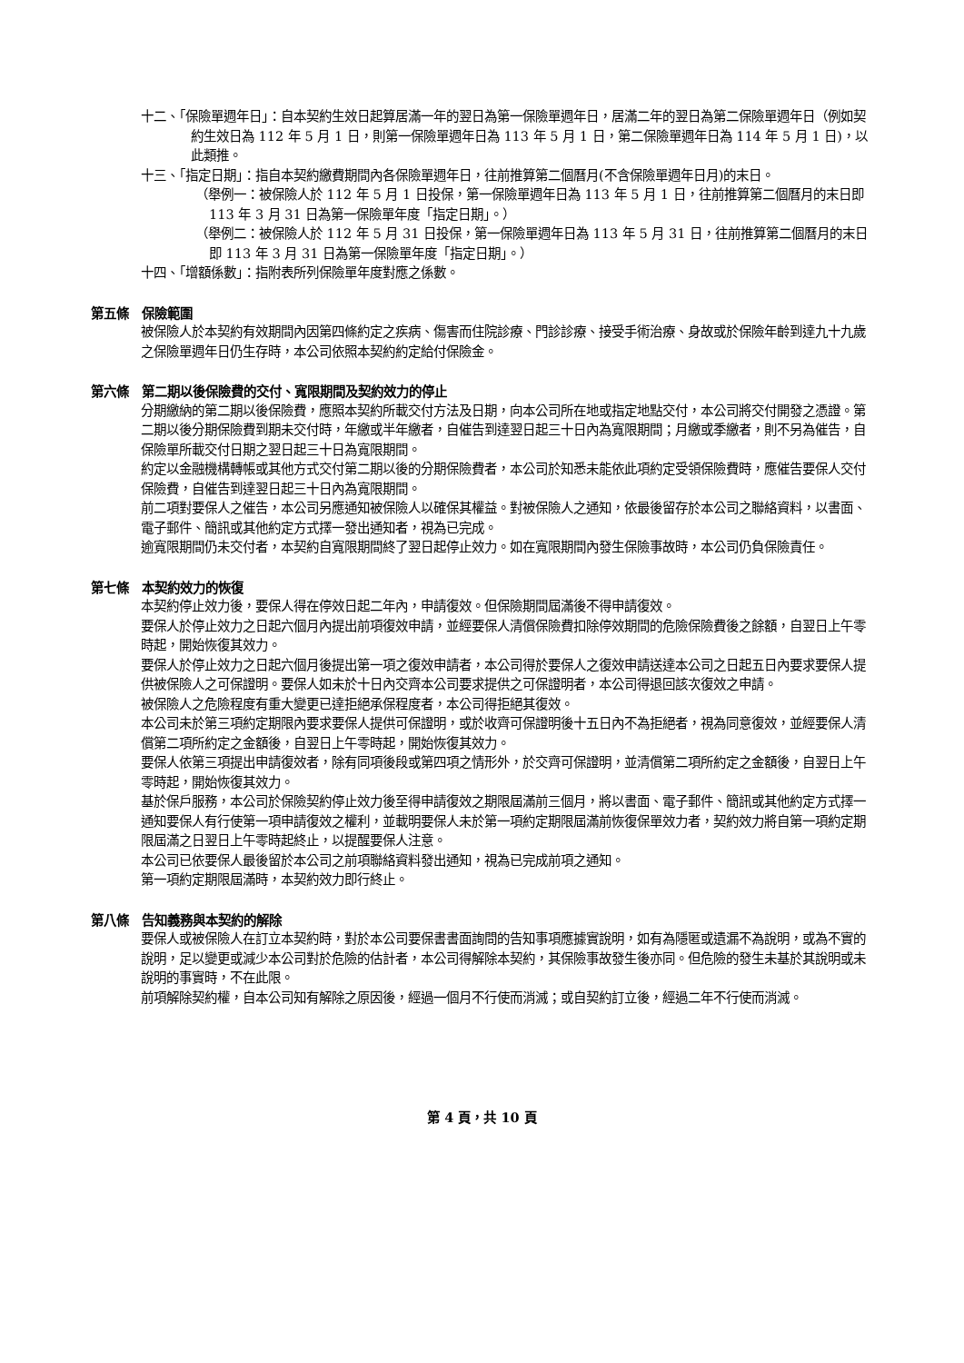十二、「保險單週年日」：自本契約生效日起算居滿一年的翌日為第一保險單週年日，居滿二年的翌日為第二保險單週年日（例如契約生效日為 112 年 5 月 1 日，則第一保險單週年日為 113 年 5 月 1 日，第二保險單週年日為 114 年 5 月 1 日)，以此類推。
十三、「指定日期」：指自本契約繳費期間內各保險單週年日，往前推算第二個曆月(不含保險單週年日月)的末日。
（舉例一：被保險人於 112 年 5 月 1 日投保，第一保險單週年日為 113 年 5 月 1 日，往前推算第二個曆月的末日即 113 年 3 月 31 日為第一保險單年度「指定日期」。）
（舉例二：被保險人於 112 年 5 月 31 日投保，第一保險單週年日為 113 年 5 月 31 日，往前推算第二個曆月的末日即 113 年 3 月 31 日為第一保險單年度「指定日期」。）
十四、「增額係數」：指附表所列保險單年度對應之係數。
第五條　保險範圍
被保險人於本契約有效期間內因第四條約定之疾病、傷害而住院診療、門診診療、接受手術治療、身故或於保險年齡到達九十九歲之保險單週年日仍生存時，本公司依照本契約約定給付保險金。
第六條　第二期以後保險費的交付、寬限期間及契約效力的停止
分期繳納的第二期以後保險費，應照本契約所載交付方法及日期，向本公司所在地或指定地點交付，本公司將交付開發之憑證。第二期以後分期保險費到期未交付時，年繳或半年繳者，自催告到達翌日起三十日內為寬限期間；月繳或季繳者，則不另為催告，自保險單所載交付日期之翌日起三十日為寬限期間。
約定以金融機構轉帳或其他方式交付第二期以後的分期保險費者，本公司於知悉未能依此項約定受領保險費時，應催告要保人交付保險費，自催告到達翌日起三十日內為寬限期間。
前二項對要保人之催告，本公司另應通知被保險人以確保其權益。對被保險人之通知，依最後留存於本公司之聯絡資料，以書面、電子郵件、簡訊或其他約定方式擇一發出通知者，視為已完成。
逾寬限期間仍未交付者，本契約自寬限期間終了翌日起停止效力。如在寬限期間內發生保險事故時，本公司仍負保險責任。
第七條　本契約效力的恢復
本契約停止效力後，要保人得在停效日起二年內，申請復效。但保險期間屆滿後不得申請復效。
要保人於停止效力之日起六個月內提出前項復效申請，並經要保人清償保險費扣除停效期間的危險保險費後之餘額，自翌日上午零時起，開始恢復其效力。
要保人於停止效力之日起六個月後提出第一項之復效申請者，本公司得於要保人之復效申請送達本公司之日起五日內要求要保人提供被保險人之可保證明。要保人如未於十日內交齊本公司要求提供之可保證明者，本公司得退回該次復效之申請。
被保險人之危險程度有重大變更已達拒絕承保程度者，本公司得拒絕其復效。
本公司未於第三項約定期限內要求要保人提供可保證明，或於收齊可保證明後十五日內不為拒絕者，視為同意復效，並經要保人清償第二項所約定之金額後，自翌日上午零時起，開始恢復其效力。
要保人依第三項提出申請復效者，除有同項後段或第四項之情形外，於交齊可保證明，並清償第二項所約定之金額後，自翌日上午零時起，開始恢復其效力。
基於保戶服務，本公司於保險契約停止效力後至得申請復效之期限屆滿前三個月，將以書面、電子郵件、簡訊或其他約定方式擇一通知要保人有行使第一項申請復效之權利，並載明要保人未於第一項約定期限屆滿前恢復保單效力者，契約效力將自第一項約定期限屆滿之日翌日上午零時起終止，以提醒要保人注意。
本公司已依要保人最後留於本公司之前項聯絡資料發出通知，視為已完成前項之通知。
第一項約定期限屆滿時，本契約效力即行終止。
第八條　告知義務與本契約的解除
要保人或被保險人在訂立本契約時，對於本公司要保書書面詢問的告知事項應據實說明，如有為隱匿或遺漏不為說明，或為不實的說明，足以變更或減少本公司對於危險的估計者，本公司得解除本契約，其保險事故發生後亦同。但危險的發生未基於其說明或未說明的事實時，不在此限。
前項解除契約權，自本公司知有解除之原因後，經過一個月不行使而消滅；或自契約訂立後，經過二年不行使而消滅。
第 4 頁，共 10 頁